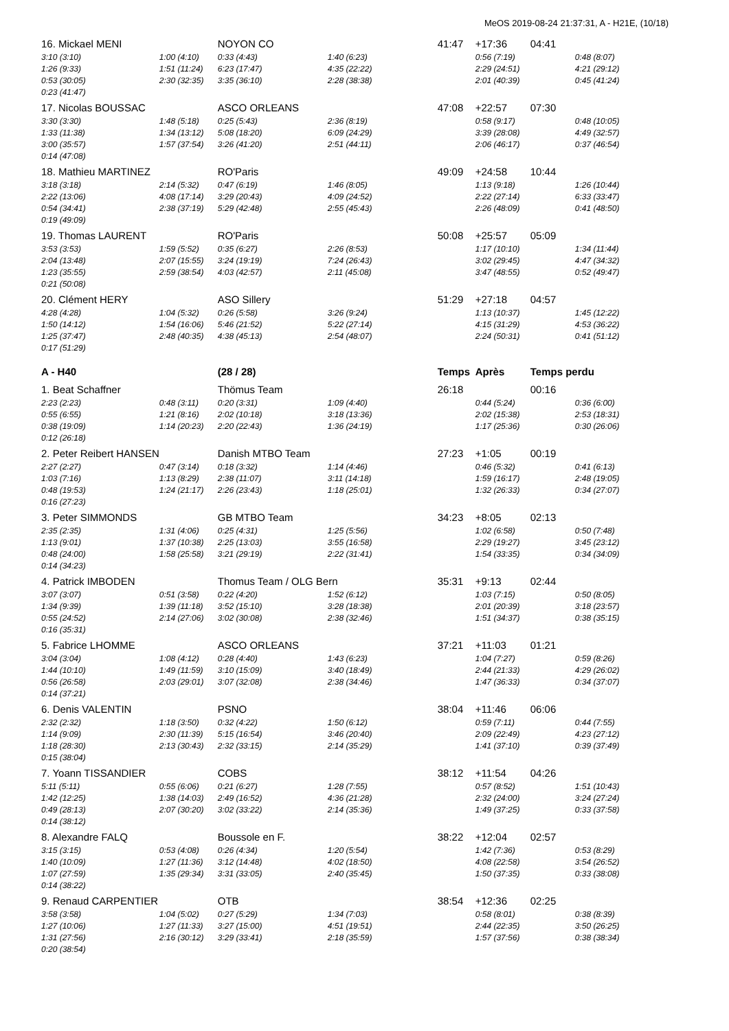MeOS 2019-08-24 21:37:31, A - H21E, (10/18)
| 16. Mickael MENI | | NOYON CO | | 41:47 | +17:36 | 04:41 | |
| 3:10 (3:10) | 1:00 (4:10) | 0:33 (4:43) | 1:40 (6:23) | | 0:56 (7:19) | | 0:48 (8:07) |
| 1:26 (9:33) | 1:51 (11:24) | 6:23 (17:47) | 4:35 (22:22) | | 2:29 (24:51) | | 4:21 (29:12) |
| 0:53 (30:05) | 2:30 (32:35) | 3:35 (36:10) | 2:28 (38:38) | | 2:01 (40:39) | | 0:45 (41:24) |
| 0:23 (41:47) | | | | | | | |
| 17. Nicolas BOUSSAC | | ASCO ORLEANS | | 47:08 | +22:57 | 07:30 | |
| 3:30 (3:30) | 1:48 (5:18) | 0:25 (5:43) | 2:36 (8:19) | | 0:58 (9:17) | | 0:48 (10:05) |
| 1:33 (11:38) | 1:34 (13:12) | 5:08 (18:20) | 6:09 (24:29) | | 3:39 (28:08) | | 4:49 (32:57) |
| 3:00 (35:57) | 1:57 (37:54) | 3:26 (41:20) | 2:51 (44:11) | | 2:06 (46:17) | | 0:37 (46:54) |
| 0:14 (47:08) | | | | | | | |
| 18. Mathieu MARTINEZ | | RO'Paris | | 49:09 | +24:58 | 10:44 | |
| 3:18 (3:18) | 2:14 (5:32) | 0:47 (6:19) | 1:46 (8:05) | | 1:13 (9:18) | | 1:26 (10:44) |
| 2:22 (13:06) | 4:08 (17:14) | 3:29 (20:43) | 4:09 (24:52) | | 2:22 (27:14) | | 6:33 (33:47) |
| 0:54 (34:41) | 2:38 (37:19) | 5:29 (42:48) | 2:55 (45:43) | | 2:26 (48:09) | | 0:41 (48:50) |
| 0:19 (49:09) | | | | | | | |
| 19. Thomas LAURENT | | RO'Paris | | 50:08 | +25:57 | 05:09 | |
| 3:53 (3:53) | 1:59 (5:52) | 0:35 (6:27) | 2:26 (8:53) | | 1:17 (10:10) | | 1:34 (11:44) |
| 2:04 (13:48) | 2:07 (15:55) | 3:24 (19:19) | 7:24 (26:43) | | 3:02 (29:45) | | 4:47 (34:32) |
| 1:23 (35:55) | 2:59 (38:54) | 4:03 (42:57) | 2:11 (45:08) | | 3:47 (48:55) | | 0:52 (49:47) |
| 0:21 (50:08) | | | | | | | |
| 20. Clément HERY | | ASO Sillery | | 51:29 | +27:18 | 04:57 | |
| 4:28 (4:28) | 1:04 (5:32) | 0:26 (5:58) | 3:26 (9:24) | | 1:13 (10:37) | | 1:45 (12:22) |
| 1:50 (14:12) | 1:54 (16:06) | 5:46 (21:52) | 5:22 (27:14) | | 4:15 (31:29) | | 4:53 (36:22) |
| 1:25 (37:47) | 2:48 (40:35) | 4:38 (45:13) | 2:54 (48:07) | | 2:24 (50:31) | | 0:41 (51:12) |
| 0:17 (51:29) | | | | | | | |
| A - H40 | | (28 / 28) | | Temps | Après | Temps perdu | |
| 1. Beat Schaffner | | Thömus Team | | 26:18 | | 00:16 | |
| 2:23 (2:23) | 0:48 (3:11) | 0:20 (3:31) | 1:09 (4:40) | | 0:44 (5:24) | | 0:36 (6:00) |
| 0:55 (6:55) | 1:21 (8:16) | 2:02 (10:18) | 3:18 (13:36) | | 2:02 (15:38) | | 2:53 (18:31) |
| 0:38 (19:09) | 1:14 (20:23) | 2:20 (22:43) | 1:36 (24:19) | | 1:17 (25:36) | | 0:30 (26:06) |
| 0:12 (26:18) | | | | | | | |
| 2. Peter Reibert HANSEN | | Danish MTBO Team | | 27:23 | +1:05 | 00:19 | |
| 2:27 (2:27) | 0:47 (3:14) | 0:18 (3:32) | 1:14 (4:46) | | 0:46 (5:32) | | 0:41 (6:13) |
| 1:03 (7:16) | 1:13 (8:29) | 2:38 (11:07) | 3:11 (14:18) | | 1:59 (16:17) | | 2:48 (19:05) |
| 0:48 (19:53) | 1:24 (21:17) | 2:26 (23:43) | 1:18 (25:01) | | 1:32 (26:33) | | 0:34 (27:07) |
| 0:16 (27:23) | | | | | | | |
| 3. Peter SIMMONDS | | GB MTBO Team | | 34:23 | +8:05 | 02:13 | |
| 2:35 (2:35) | 1:31 (4:06) | 0:25 (4:31) | 1:25 (5:56) | | 1:02 (6:58) | | 0:50 (7:48) |
| 1:13 (9:01) | 1:37 (10:38) | 2:25 (13:03) | 3:55 (16:58) | | 2:29 (19:27) | | 3:45 (23:12) |
| 0:48 (24:00) | 1:58 (25:58) | 3:21 (29:19) | 2:22 (31:41) | | 1:54 (33:35) | | 0:34 (34:09) |
| 0:14 (34:23) | | | | | | | |
| 4. Patrick IMBODEN | | Thomus Team / OLG Bern | | 35:31 | +9:13 | 02:44 | |
| 3:07 (3:07) | 0:51 (3:58) | 0:22 (4:20) | 1:52 (6:12) | | 1:03 (7:15) | | 0:50 (8:05) |
| 1:34 (9:39) | 1:39 (11:18) | 3:52 (15:10) | 3:28 (18:38) | | 2:01 (20:39) | | 3:18 (23:57) |
| 0:55 (24:52) | 2:14 (27:06) | 3:02 (30:08) | 2:38 (32:46) | | 1:51 (34:37) | | 0:38 (35:15) |
| 0:16 (35:31) | | | | | | | |
| 5. Fabrice LHOMME | | ASCO ORLEANS | | 37:21 | +11:03 | 01:21 | |
| 3:04 (3:04) | 1:08 (4:12) | 0:28 (4:40) | 1:43 (6:23) | | 1:04 (7:27) | | 0:59 (8:26) |
| 1:44 (10:10) | 1:49 (11:59) | 3:10 (15:09) | 3:40 (18:49) | | 2:44 (21:33) | | 4:29 (26:02) |
| 0:56 (26:58) | 2:03 (29:01) | 3:07 (32:08) | 2:38 (34:46) | | 1:47 (36:33) | | 0:34 (37:07) |
| 0:14 (37:21) | | | | | | | |
| 6. Denis VALENTIN | | PSNO | | 38:04 | +11:46 | 06:06 | |
| 2:32 (2:32) | 1:18 (3:50) | 0:32 (4:22) | 1:50 (6:12) | | 0:59 (7:11) | | 0:44 (7:55) |
| 1:14 (9:09) | 2:30 (11:39) | 5:15 (16:54) | 3:46 (20:40) | | 2:09 (22:49) | | 4:23 (27:12) |
| 1:18 (28:30) | 2:13 (30:43) | 2:32 (33:15) | 2:14 (35:29) | | 1:41 (37:10) | | 0:39 (37:49) |
| 0:15 (38:04) | | | | | | | |
| 7. Yoann TISSANDIER | | COBS | | 38:12 | +11:54 | 04:26 | |
| 5:11 (5:11) | 0:55 (6:06) | 0:21 (6:27) | 1:28 (7:55) | | 0:57 (8:52) | | 1:51 (10:43) |
| 1:42 (12:25) | 1:38 (14:03) | 2:49 (16:52) | 4:36 (21:28) | | 2:32 (24:00) | | 3:24 (27:24) |
| 0:49 (28:13) | 2:07 (30:20) | 3:02 (33:22) | 2:14 (35:36) | | 1:49 (37:25) | | 0:33 (37:58) |
| 0:14 (38:12) | | | | | | | |
| 8. Alexandre FALQ | | Boussole en F. | | 38:22 | +12:04 | 02:57 | |
| 3:15 (3:15) | 0:53 (4:08) | 0:26 (4:34) | 1:20 (5:54) | | 1:42 (7:36) | | 0:53 (8:29) |
| 1:40 (10:09) | 1:27 (11:36) | 3:12 (14:48) | 4:02 (18:50) | | 4:08 (22:58) | | 3:54 (26:52) |
| 1:07 (27:59) | 1:35 (29:34) | 3:31 (33:05) | 2:40 (35:45) | | 1:50 (37:35) | | 0:33 (38:08) |
| 0:14 (38:22) | | | | | | | |
| 9. Renaud CARPENTIER | | OTB | | 38:54 | +12:36 | 02:25 | |
| 3:58 (3:58) | 1:04 (5:02) | 0:27 (5:29) | 1:34 (7:03) | | 0:58 (8:01) | | 0:38 (8:39) |
| 1:27 (10:06) | 1:27 (11:33) | 3:27 (15:00) | 4:51 (19:51) | | 2:44 (22:35) | | 3:50 (26:25) |
| 1:31 (27:56) | 2:16 (30:12) | 3:29 (33:41) | 2:18 (35:59) | | 1:57 (37:56) | | 0:38 (38:34) |
| 0:20 (38:54) | | | | | | | |